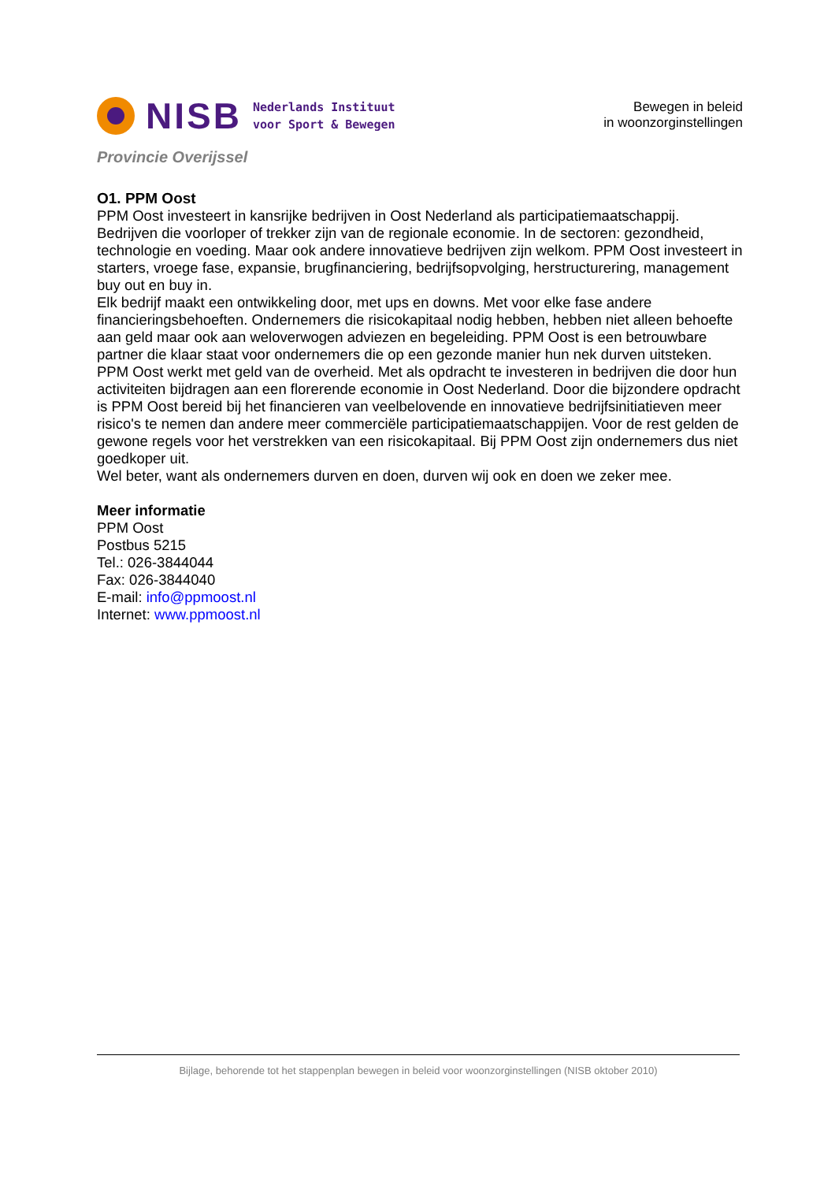NISB
Nederlands Instituut
voor Sport & Bewegen
Bewegen in beleid
in woonzorginstellingen
Provincie Overijssel
O1. PPM Oost
PPM Oost investeert in kansrijke bedrijven in Oost Nederland als participatiemaatschappij. Bedrijven die voorloper of trekker zijn van de regionale economie. In de sectoren: gezondheid, technologie en voeding. Maar ook andere innovatieve bedrijven zijn welkom. PPM Oost investeert in starters, vroege fase, expansie, brugfinanciering, bedrijfsopvolging, herstructurering, management buy out en buy in.
Elk bedrijf maakt een ontwikkeling door, met ups en downs. Met voor elke fase andere financieringsbehoeften. Ondernemers die risicokapitaal nodig hebben, hebben niet alleen behoefte aan geld maar ook aan weloverwogen adviezen en begeleiding. PPM Oost is een betrouwbare partner die klaar staat voor ondernemers die op een gezonde manier hun nek durven uitsteken.
PPM Oost werkt met geld van de overheid. Met als opdracht te investeren in bedrijven die door hun activiteiten bijdragen aan een florerende economie in Oost Nederland. Door die bijzondere opdracht is PPM Oost bereid bij het financieren van veelbelovende en innovatieve bedrijfsinitiatieven meer risico's te nemen dan andere meer commerciële participatiemaatschappijen. Voor de rest gelden de gewone regels voor het verstrekken van een risicokapitaal. Bij PPM Oost zijn ondernemers dus niet goedkoper uit.
Wel beter, want als ondernemers durven en doen, durven wij ook en doen we zeker mee.
Meer informatie
PPM Oost
Postbus 5215
Tel.: 026-3844044
Fax: 026-3844040
E-mail: info@ppmoost.nl
Internet: www.ppmoost.nl
Bijlage, behorende tot het stappenplan bewegen in beleid voor woonzorginstellingen (NISB oktober 2010)